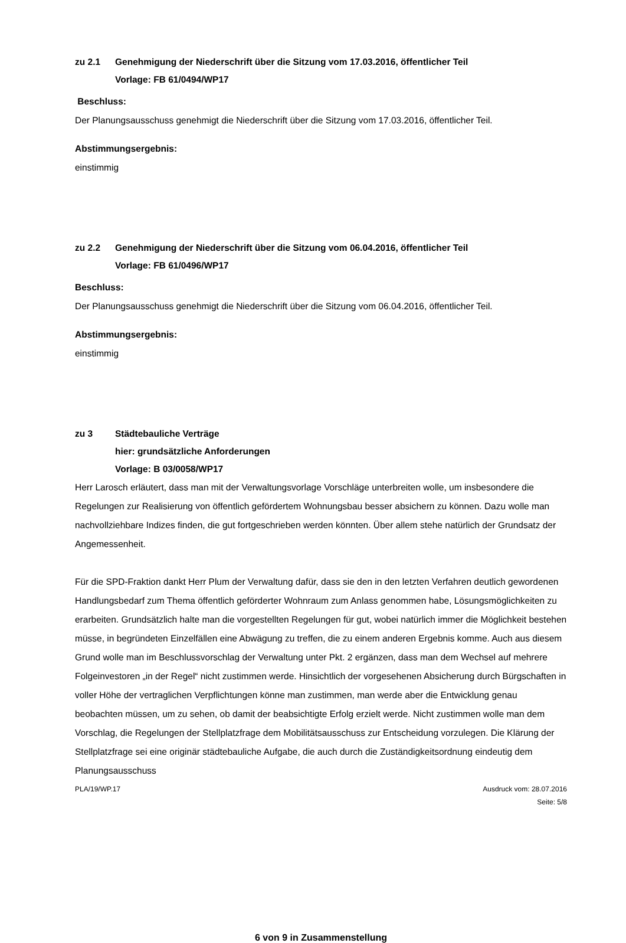zu 2.1 Genehmigung der Niederschrift über die Sitzung vom 17.03.2016, öffentlicher Teil
Vorlage: FB 61/0494/WP17
Beschluss:
Der Planungsausschuss genehmigt die Niederschrift über die Sitzung vom 17.03.2016, öffentlicher Teil.
Abstimmungsergebnis:
einstimmig
zu 2.2 Genehmigung der Niederschrift über die Sitzung vom 06.04.2016, öffentlicher Teil
Vorlage: FB 61/0496/WP17
Beschluss:
Der Planungsausschuss genehmigt die Niederschrift über die Sitzung vom 06.04.2016, öffentlicher Teil.
Abstimmungsergebnis:
einstimmig
zu 3 Städtebauliche Verträge
hier: grundsätzliche Anforderungen
Vorlage: B 03/0058/WP17
Herr Larosch erläutert, dass man mit der Verwaltungsvorlage Vorschläge unterbreiten wolle, um insbesondere die Regelungen zur Realisierung von öffentlich gefördertem Wohnungsbau besser absichern zu können. Dazu wolle man nachvollziehbare Indizes finden, die gut fortgeschrieben werden könnten. Über allem stehe natürlich der Grundsatz der Angemessenheit.
Für die SPD-Fraktion dankt Herr Plum der Verwaltung dafür, dass sie den in den letzten Verfahren deutlich gewordenen Handlungsbedarf zum Thema öffentlich geförderter Wohnraum zum Anlass genommen habe, Lösungsmöglichkeiten zu erarbeiten. Grundsätzlich halte man die vorgestellten Regelungen für gut, wobei natürlich immer die Möglichkeit bestehen müsse, in begründeten Einzelfällen eine Abwägung zu treffen, die zu einem anderen Ergebnis komme. Auch aus diesem Grund wolle man im Beschlussvorschlag der Verwaltung unter Pkt. 2 ergänzen, dass man dem Wechsel auf mehrere Folgeinvestoren „in der Regel“ nicht zustimmen werde. Hinsichtlich der vorgesehenen Absicherung durch Bürgschaften in voller Höhe der vertraglichen Verpflichtungen könne man zustimmen, man werde aber die Entwicklung genau beobachten müssen, um zu sehen, ob damit der beabsichtigte Erfolg erzielt werde. Nicht zustimmen wolle man dem Vorschlag, die Regelungen der Stellplatzfrage dem Mobilitätsausschuss zur Entscheidung vorzulegen. Die Klärung der Stellplatzfrage sei eine originär städtebauliche Aufgabe, die auch durch die Zuständigkeitsordnung eindeutig dem Planungsausschuss
PLA/19/WP.17 Ausdruck vom: 28.07.2016
Seite: 5/8
6 von 9 in Zusammenstellung